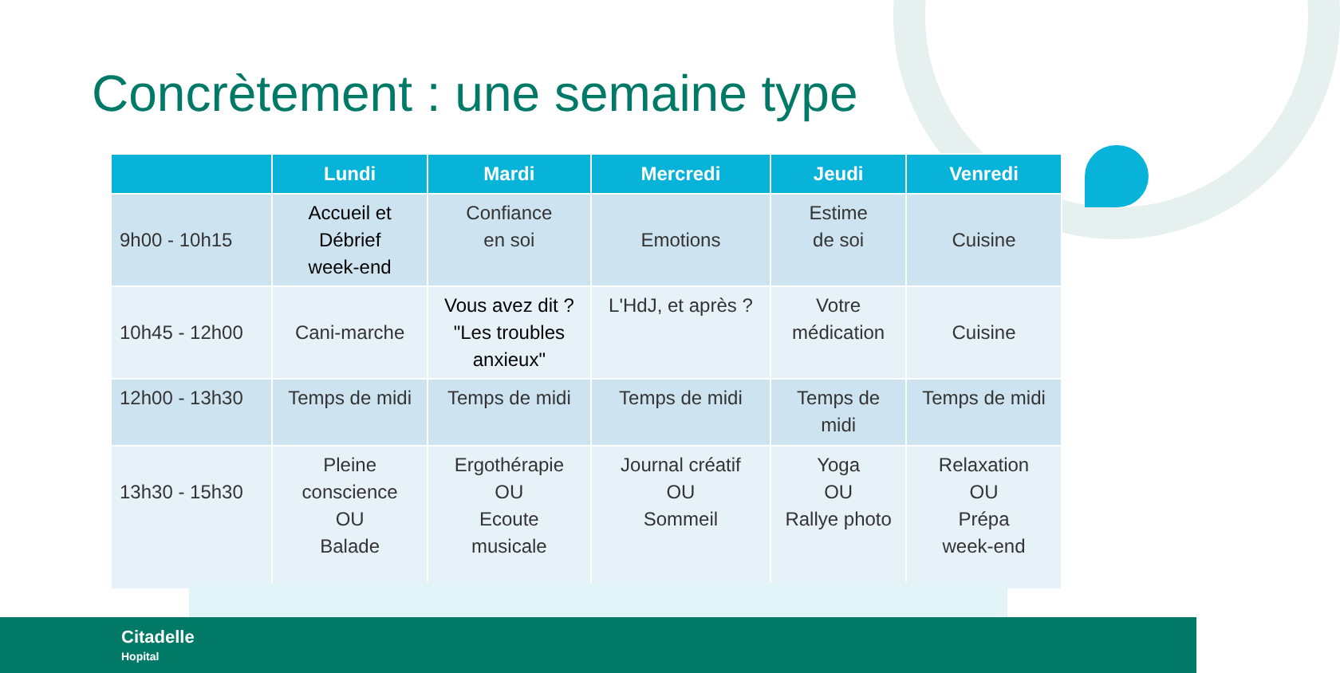Concrètement : une semaine type
| | Lundi | Mardi | Mercredi | Jeudi | Venredi |
| --- | --- | --- | --- | --- | --- |
| 9h00 - 10h15 | Accueil et Débrief week-end | Confiance en soi | Emotions | Estime de soi | Cuisine |
| 10h45 - 12h00 | Cani-marche | Vous avez dit ? "Les troubles anxieux" | L'HdJ, et après ? | Votre médication | Cuisine |
| 12h00 - 13h30 | Temps de midi | Temps de midi | Temps de midi | Temps de midi | Temps de midi |
| 13h30 - 15h30 | Pleine conscience OU Balade | Ergothérapie OU Ecoute musicale | Journal créatif OU Sommeil | Yoga OU Rallye photo | Relaxation OU Prépa week-end |
Citadelle
Hopital